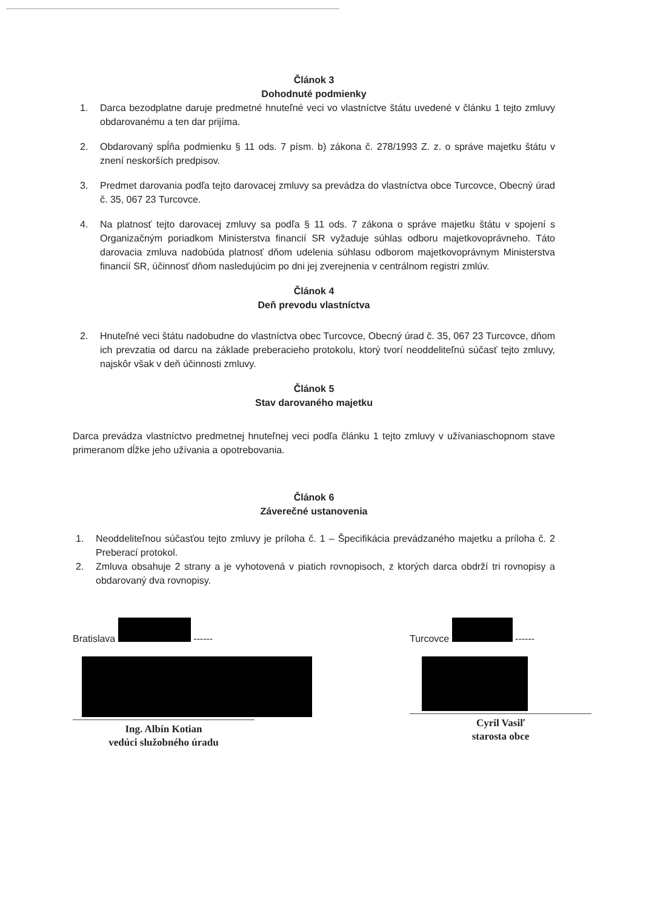Článok 3
Dohodnuté podmienky
1. Darca bezodplatne daruje predmetné hnuteľné veci vo vlastníctve štátu uvedené v článku 1 tejto zmluvy obdarovanému a ten dar prijíma.
2. Obdarovaný spĺňa podmienku § 11 ods. 7 písm. b) zákona č. 278/1993 Z. z. o správe majetku štátu v znení neskorších predpisov.
3. Predmet darovania podľa tejto darovacej zmluvy sa prevádza do vlastníctva obce Turcovce, Obecný úrad č. 35, 067 23 Turcovce.
4. Na platnosť tejto darovacej zmluvy sa podľa § 11 ods. 7 zákona o správe majetku štátu v spojení s Organizačným poriadkom Ministerstva financií SR vyžaduje súhlas odboru majetkovoprávneho. Táto darovacia zmluva nadobúda platnosť dňom udelenia súhlasu odborom majetkovoprávnym Ministerstva financií SR, účinnosť dňom nasledujúcim po dni jej zverejnenia v centrálnom registri zmlúv.
Článok 4
Deň prevodu vlastníctva
2. Hnuteľné veci štátu nadobudne do vlastníctva obec Turcovce, Obecný úrad č. 35, 067 23 Turcovce, dňom ich prevzatia od darcu na základe preberacieho protokolu, ktorý tvorí neoddeliteľnú súčasť tejto zmluvy, najskôr však v deň účinnosti zmluvy.
Článok 5
Stav darovaného majetku
Darca prevádza vlastníctvo predmetnej hnuteľnej veci podľa článku 1 tejto zmluvy v užívaniaschopnom stave primeranom dĺžke jeho užívania a opotrebovania.
Článok 6
Záverečné ustanovenia
1. Neoddeliteľnou súčasťou tejto zmluvy je príloha č. 1 – Špecifikácia prevádzaného majetku a príloha č. 2 Preberací protokol.
2. Zmluva obsahuje 2 strany a je vyhotovená v piatich rovnopisoch, z ktorých darca obdrží tri rovnopisy a obdarovaný dva rovnopisy.
Bratislava ------
Ing. Albín Kotian
vedúci služobného úradu
Turcovce ------
Cyril Vasiľ
starosta obce